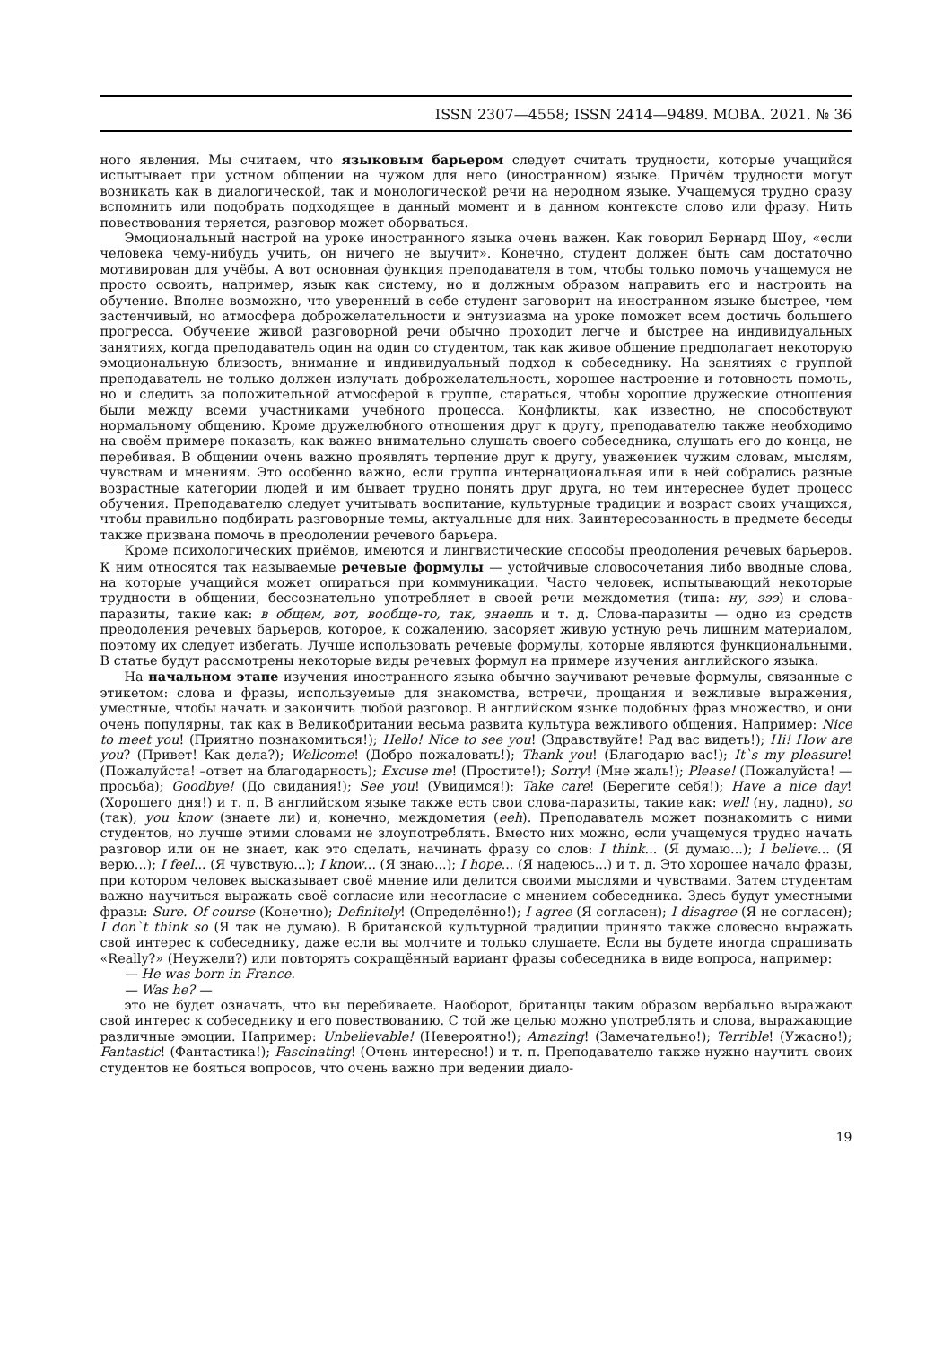ISSN 2307—4558; ISSN 2414—9489. МОВА. 2021. № 36
ного явления. Мы считаем, что языковым барьером следует считать трудности, которые учащийся испытывает при устном общении на чужом для него (иностранном) языке. Причём трудности могут возникать как в диалогической, так и монологической речи на неродном языке. Учащемуся трудно сразу вспомнить или подобрать подходящее в данный момент и в данном контексте слово или фразу. Нить повествования теряется, разговор может оборваться.
Эмоциональный настрой на уроке иностранного языка очень важен. Как говорил Бернард Шоу, «если человека чему-нибудь учить, он ничего не выучит». Конечно, студент должен быть сам достаточно мотивирован для учёбы. А вот основная функция преподавателя в том, чтобы только помочь учащемуся не просто освоить, например, язык как систему, но и должным образом направить его и настроить на обучение. Вполне возможно, что уверенный в себе студент заговорит на иностранном языке быстрее, чем застенчивый, но атмосфера доброжелательности и энтузиазма на уроке поможет всем достичь большего прогресса. Обучение живой разговорной речи обычно проходит легче и быстрее на индивидуальных занятиях, когда преподаватель один на один со студентом, так как живое общение предполагает некоторую эмоциональную близость, внимание и индивидуальный подход к собеседнику. На занятиях с группой преподаватель не только должен излучать доброжелательность, хорошее настроение и готовность помочь, но и следить за положительной атмосферой в группе, стараться, чтобы хорошие дружеские отношения были между всеми участниками учебного процесса. Конфликты, как известно, не способствуют нормальному общению. Кроме дружелюбного отношения друг к другу, преподавателю также необходимо на своём примере показать, как важно внимательно слушать своего собеседника, слушать его до конца, не перебивая. В общении очень важно проявлять терпение друг к другу, уважениек чужим словам, мыслям, чувствам и мнениям. Это особенно важно, если группа интернациональная или в ней собрались разные возрастные категории людей и им бывает трудно понять друг друга, но тем интереснее будет процесс обучения. Преподавателю следует учитывать воспитание, культурные традиции и возраст своих учащихся, чтобы правильно подбирать разговорные темы, актуальные для них. Заинтересованность в предмете беседы также призвана помочь в преодолении речевого барьера.
Кроме психологических приёмов, имеются и лингвистические способы преодоления речевых барьеров. К ним относятся так называемые речевые формулы — устойчивые словосочетания либо вводные слова, на которые учащийся может опираться при коммуникации. Часто человек, испытывающий некоторые трудности в общении, бессознательно употребляет в своей речи междометия (типа: ну, эээ) и слова-паразиты, такие как: в общем, вот, вообще-то, так, знаешь и т. д. Слова-паразиты — одно из средств преодоления речевых барьеров, которое, к сожалению, засоряет живую устную речь лишним материалом, поэтому их следует избегать. Лучше использовать речевые формулы, которые являются функциональными. В статье будут рассмотрены некоторые виды речевых формул на примере изучения английского языка.
На начальном этапе изучения иностранного языка обычно заучивают речевые формулы, связанные с этикетом: слова и фразы, используемые для знакомства, встречи, прощания и вежливые выражения, уместные, чтобы начать и закончить любой разговор. В английском языке подобных фраз множество, и они очень популярны, так как в Великобритании весьма развита культура вежливого общения. Например: Nice to meet you! (Приятно познакомиться!); Hello! Nice to see you! (Здравствуйте! Рад вас видеть!); Hi! How are you? (Привет! Как дела?); Wellcome! (Добро пожаловать!); Thank you! (Благодарю вас!); It`s my pleasure! (Пожалуйста! –ответ на благодарность); Excuse me! (Простите!); Sorry! (Мне жаль!); Please! (Пожалуйста! — просьба); Goodbye! (До свидания!); See you! (Увидимся!); Take care! (Берегите себя!); Have a nice day! (Хорошего дня!) и т. п. В английском языке также есть свои слова-паразиты, такие как: well (ну, ладно), so (так), you know (знаете ли) и, конечно, междометия (eeh). Преподаватель может познакомить с ними студентов, но лучше этими словами не злоупотреблять. Вместо них можно, если учащемуся трудно начать разговор или он не знает, как это сделать, начинать фразу со слов: I think... (Я думаю...); I believe... (Я верю...); I feel... (Я чувствую...); I know... (Я знаю...); I hope... (Я надеюсь...) и т. д. Это хорошее начало фразы, при котором человек высказывает своё мнение или делится своими мыслями и чувствами. Затем студентам важно научиться выражать своё согласие или несогласие с мнением собеседника. Здесь будут уместными фразы: Sure. Of course (Конечно); Definitely! (Определённо!); I agree (Я согласен); I disagree (Я не согласен); I don`t think so (Я так не думаю). В британской культурной традиции принято также словесно выражать свой интерес к собеседнику, даже если вы молчите и только слушаете. Если вы будете иногда спрашивать «Really?» (Неужели?) или повторять сокращённый вариант фразы собеседника в виде вопроса, например:
— He was born in France.
— Was he? —
это не будет означать, что вы перебиваете. Наоборот, британцы таким образом вербально выражают свой интерес к собеседнику и его повествованию. С той же целью можно употреблять и слова, выражающие различные эмоции. Например: Unbelievable! (Невероятно!); Amazing! (Замечательно!); Terrible! (Ужасно!); Fantastic! (Фантастика!); Fascinating! (Очень интересно!) и т. п. Преподавателю также нужно научить своих студентов не бояться вопросов, что очень важно при ведении диало-
19